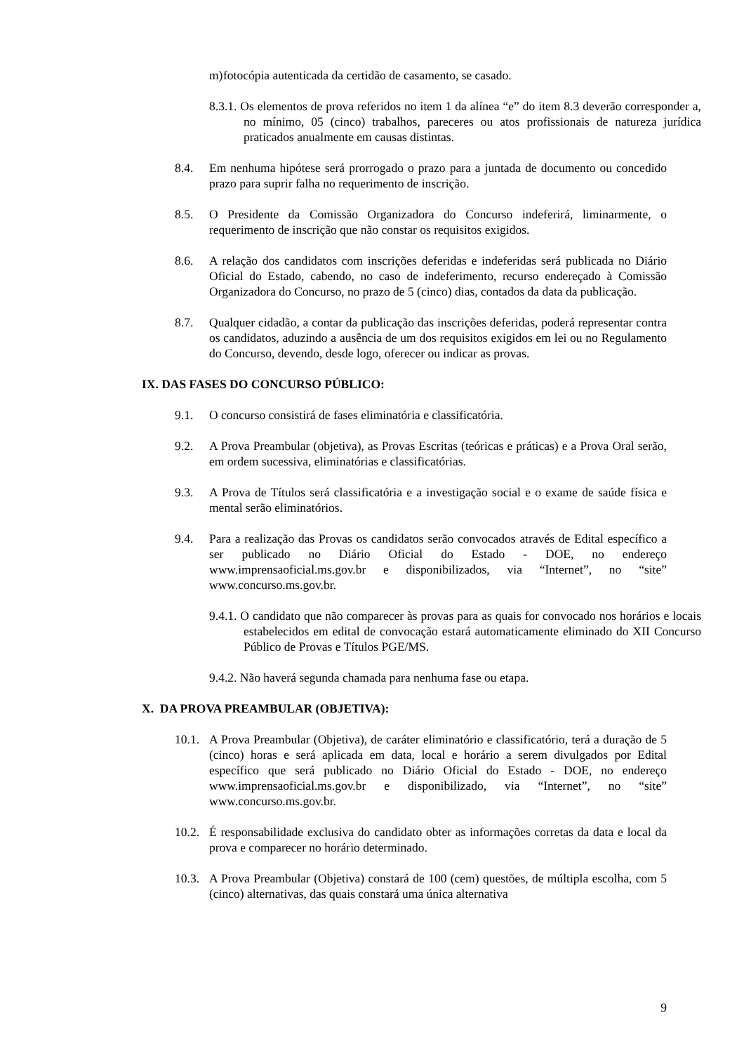m) fotocópia autenticada da certidão de casamento, se casado.
8.3.1. Os elementos de prova referidos no item 1 da alínea “e” do item 8.3 deverão corresponder a, no mínimo, 05 (cinco) trabalhos, pareceres ou atos profissionais de natureza jurídica praticados anualmente em causas distintas.
8.4. Em nenhuma hipótese será prorrogado o prazo para a juntada de documento ou concedido prazo para suprir falha no requerimento de inscrição.
8.5. O Presidente da Comissão Organizadora do Concurso indeferirá, liminarmente, o requerimento de inscrição que não constar os requisitos exigidos.
8.6. A relação dos candidatos com inscrições deferidas e indeferidas será publicada no Diário Oficial do Estado, cabendo, no caso de indeferimento, recurso endereçado à Comissão Organizadora do Concurso, no prazo de 5 (cinco) dias, contados da data da publicação.
8.7. Qualquer cidadão, a contar da publicação das inscrições deferidas, poderá representar contra os candidatos, aduzindo a ausência de um dos requisitos exigidos em lei ou no Regulamento do Concurso, devendo, desde logo, oferecer ou indicar as provas.
IX. DAS FASES DO CONCURSO PÚBLICO:
9.1. O concurso consistirá de fases eliminatória e classificatória.
9.2. A Prova Preambular (objetiva), as Provas Escritas (teóricas e práticas) e a Prova Oral serão, em ordem sucessiva, eliminatórias e classificatórias.
9.3. A Prova de Títulos será classificatória e a investigação social e o exame de saúde física e mental serão eliminatórios.
9.4. Para a realização das Provas os candidatos serão convocados através de Edital específico a ser publicado no Diário Oficial do Estado - DOE, no endereço www.imprensaoficial.ms.gov.br e disponibilizados, via “Internet”, no “site” www.concurso.ms.gov.br.
9.4.1. O candidato que não comparecer às provas para as quais for convocado nos horários e locais estabelecidos em edital de convocação estará automaticamente eliminado do XII Concurso Público de Provas e Títulos PGE/MS.
9.4.2. Não haverá segunda chamada para nenhuma fase ou etapa.
X. DA PROVA PREAMBULAR (OBJETIVA):
10.1. A Prova Preambular (Objetiva), de caráter eliminatório e classificatório, terá a duração de 5 (cinco) horas e será aplicada em data, local e horário a serem divulgados por Edital específico que será publicado no Diário Oficial do Estado - DOE, no endereço www.imprensaoficial.ms.gov.br e disponibilizado, via “Internet”, no “site” www.concurso.ms.gov.br.
10.2. É responsabilidade exclusiva do candidato obter as informações corretas da data e local da prova e comparecer no horário determinado.
10.3. A Prova Preambular (Objetiva) constará de 100 (cem) questões, de múltipla escolha, com 5 (cinco) alternativas, das quais constará uma única alternativa
9